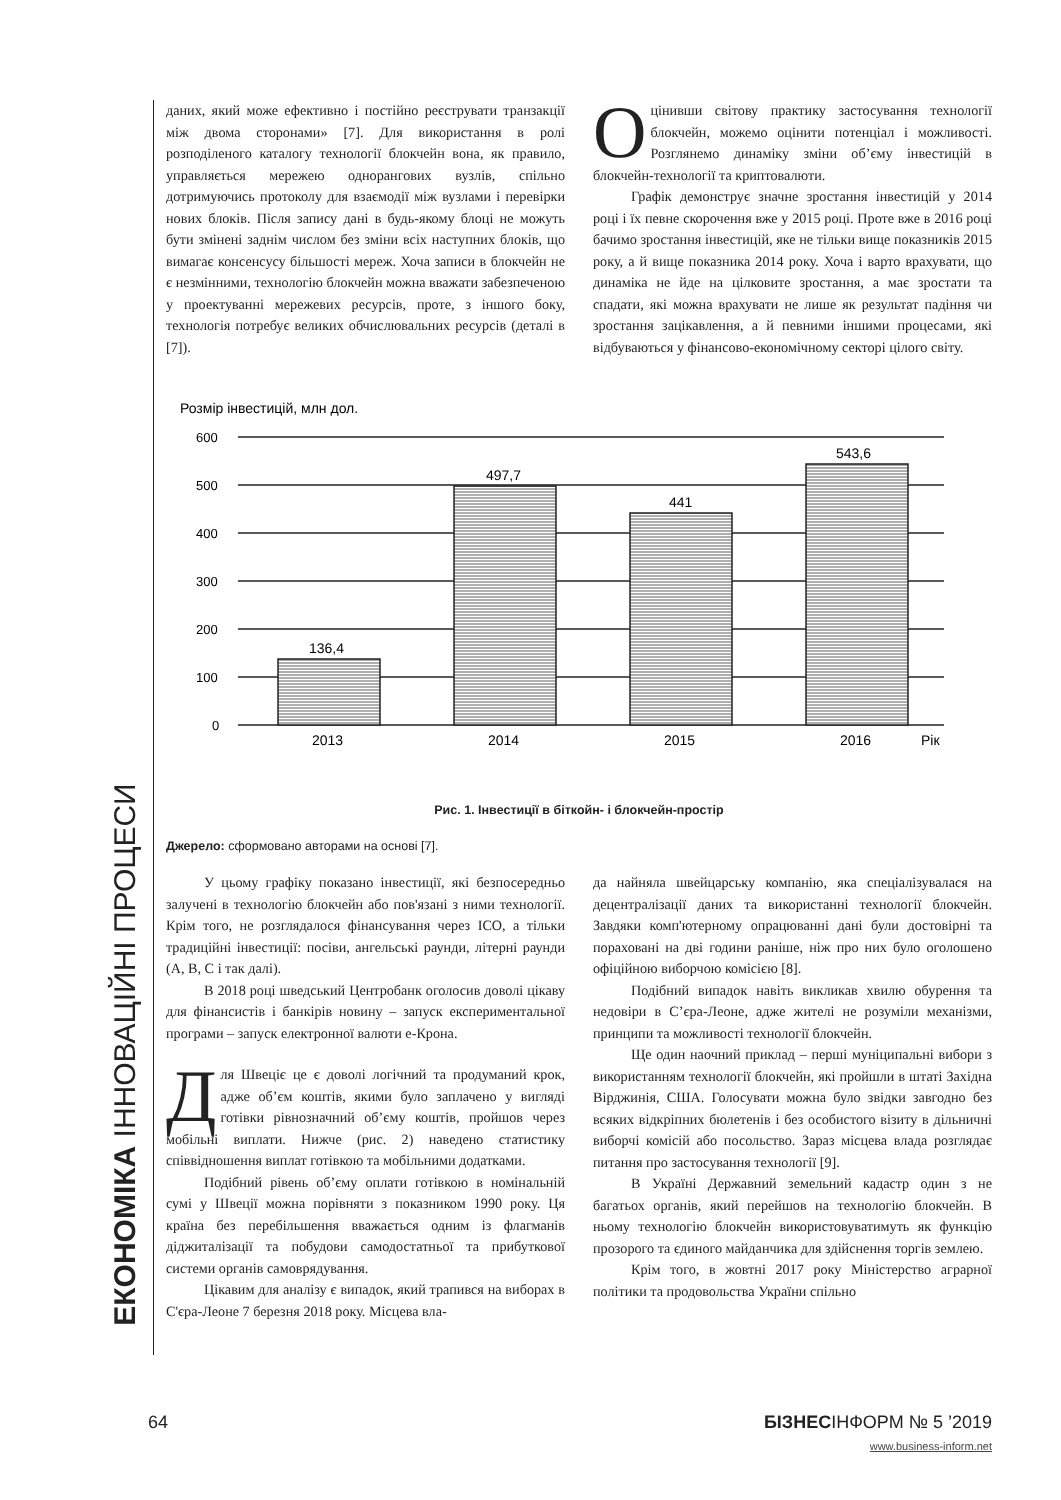ЕКОНОМІКА ІННОВАЦІЙНІ ПРОЦЕСИ
даних, який може ефективно і постійно реєструвати транзакції між двома сторонами» [7]. Для використання в ролі розподіленого каталогу технології блокчейн вона, як правило, управляється мережею однорангових вузлів, спільно дотримуючись протоколу для взаємодії між вузлами і перевірки нових блоків. Після запису дані в будь-якому блоці не можуть бути змінені заднім числом без зміни всіх наступних блоків, що вимагає консенсусу більшості мереж. Хоча записи в блокчейн не є незмінними, технологію блокчейн можна вважати забезпеченою у проектуванні мережевих ресурсів, проте, з іншого боку, технологія потребує великих обчислювальних ресурсів (деталі в [7]).
Оцінивши світову практику застосування технології блокчейн, можемо оцінити потенціал і можливості. Розглянемо динаміку зміни об’єму інвестицій в блокчейн-технології та криптовалюти.
Графік демонструє значне зростання інвестицій у 2014 році і їх певне скорочення вже у 2015 році. Проте вже в 2016 році бачимо зростання інвестицій, яке не тільки вище показників 2015 року, а й вище показника 2014 року. Хоча і варто врахувати, що динаміка не йде на цілкови­те зростання, а має зростати та спадати, які можна врахувати не лише як результат падіння чи зростання зацікавлення, а й певними іншими процесами, які відбуваються у фінансово-економічному секторі цілого світу.
Розмір інвестицій, млн дол.
600
500
400
300
200
100
0
136,4
497,7
441
543,6
2013
2014
2015
2016
Рік
Рис. 1. Інвестиції в біткойн- і блокчейн-простір
Джерело: сформовано авторами на основі [7].
У цьому графіку показано інвестиції, які безпосередньо залучені в технологію блокчейн або пов'язані з ними технології. Крім того, не розглядалося фінансування через ICO, а тільки традиційні інвестиції: посіви, ангельські раунди, літерні раунди (A, B, C і так далі).
В 2018 році шведський Центробанк оголосив доволі цікаву для фінансистів і банкірів новину – запуск експериментальної програми – запуск електронної валюти е-Крона.
Для Швеціє це є доволі логічний та продуманий крок, адже об’єм коштів, якими було заплачено у вигляді готівки рівнозначний об’єму коштів, пройшов через мобільні виплати. Нижче (рис. 2) наведено статистику співвідношення виплат готівкою та мобільними додатками.
Подібний рівень об’єму оплати готівкою в номінальній сумі у Швеції можна порівняти з показником 1990 року. Ця країна без перебільшення вважається одним із флагманів діджиталізації та побудови самодостатньої та прибуткової системи органів самоврядування.
Цікавим для аналізу є випадок, який трапився на виборах в С'єра-Леоне 7 березня 2018 року. Місцева вла-
да найняла швейцарську компанію, яка спеціалізувалася на децентралізації даних та використанні технології блокчейн. Завдяки комп'ютерному опрацюванні дані були достовірні та пораховані на дві години раніше, ніж про них було оголошено офіційною виборчою комісією [8].
Подібний випадок навіть викликав хвилю обурення та недовіри в С’єра-Леоне, адже жителі не розуміли механізми, принципи та можливості технології блокчейн.
Ще один наочний приклад – перші муніципальні вибори з використанням технології блокчейн, які пройшли в штаті Західна Вірджинія, США. Голосувати можна було звідки завгодно без всяких відкріпних бюлетенів і без особистого візиту в дільничні виборчі комісій або посольство. Зараз місцева влада розглядає питання про застосування технології [9].
В Україні Державний земельний кадастр один з не багатьох органів, який перейшов на технологію блокчейн. В ньому технологію блокчейн використовуватимуть як функцію прозорого та єдиного майданчика для здійснення торгів землею.
Крім того, в жовтні 2017 року Міністерство аграрної політики та продовольства України спільно
64 БІЗНЕСІНФОРМ № 5 ’2019
www.business-inform.net